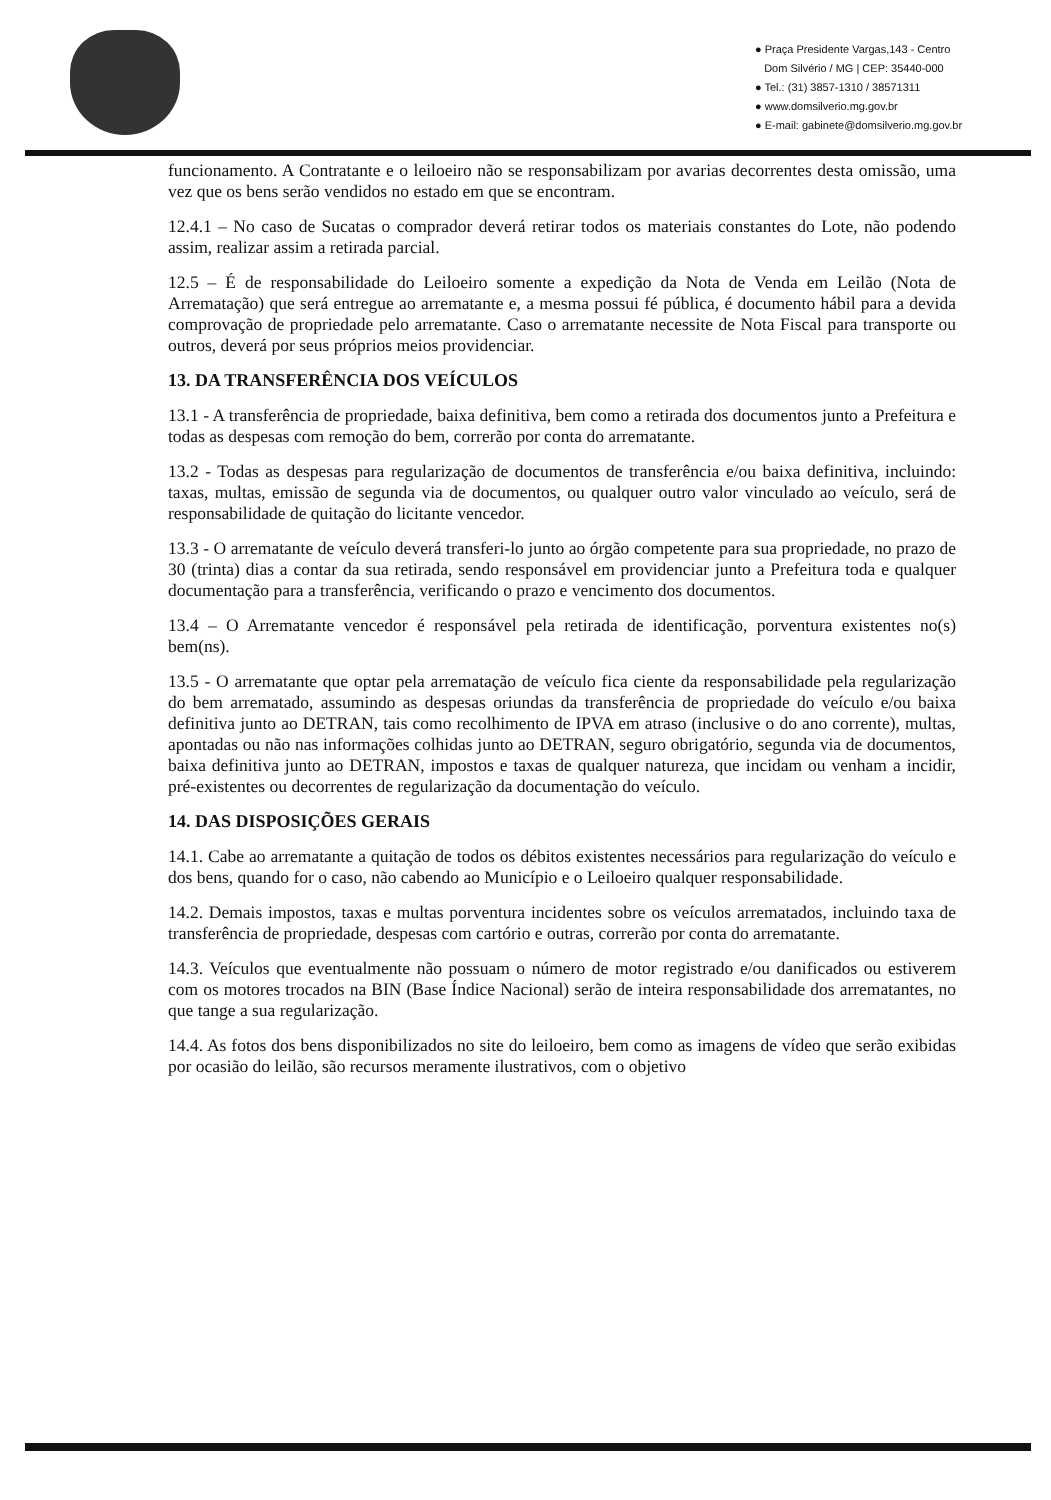● Praça Presidente Vargas,143 - Centro
Dom Silvério / MG | CEP: 35440-000
● Tel.: (31) 3857-1310 / 38571311
● www.domsilverio.mg.gov.br
● E-mail: gabinete@domsilverio.mg.gov.br
funcionamento. A Contratante e o leiloeiro não se responsabilizam por avarias decorrentes desta omissão, uma vez que os bens serão vendidos no estado em que se encontram.
12.4.1 – No caso de Sucatas o comprador deverá retirar todos os materiais constantes do Lote, não podendo assim, realizar assim a retirada parcial.
12.5 – É de responsabilidade do Leiloeiro somente a expedição da Nota de Venda em Leilão (Nota de Arrematação) que será entregue ao arrematante e, a mesma possui fé pública, é documento hábil para a devida comprovação de propriedade pelo arrematante. Caso o arrematante necessite de Nota Fiscal para transporte ou outros, deverá por seus próprios meios providenciar.
13. DA TRANSFERÊNCIA DOS VEÍCULOS
13.1 - A transferência de propriedade, baixa definitiva, bem como a retirada dos documentos junto a Prefeitura e todas as despesas com remoção do bem, correrão por conta do arrematante.
13.2 - Todas as despesas para regularização de documentos de transferência e/ou baixa definitiva, incluindo: taxas, multas, emissão de segunda via de documentos, ou qualquer outro valor vinculado ao veículo, será de responsabilidade de quitação do licitante vencedor.
13.3 - O arrematante de veículo deverá transferi-lo junto ao órgão competente para sua propriedade, no prazo de 30 (trinta) dias a contar da sua retirada, sendo responsável em providenciar junto a Prefeitura toda e qualquer documentação para a transferência, verificando o prazo e vencimento dos documentos.
13.4 – O Arrematante vencedor é responsável pela retirada de identificação, porventura existentes no(s) bem(ns).
13.5 - O arrematante que optar pela arrematação de veículo fica ciente da responsabilidade pela regularização do bem arrematado, assumindo as despesas oriundas da transferência de propriedade do veículo e/ou baixa definitiva junto ao DETRAN, tais como recolhimento de IPVA em atraso (inclusive o do ano corrente), multas, apontadas ou não nas informações colhidas junto ao DETRAN, seguro obrigatório, segunda via de documentos, baixa definitiva junto ao DETRAN, impostos e taxas de qualquer natureza, que incidam ou venham a incidir, pré-existentes ou decorrentes de regularização da documentação do veículo.
14. DAS DISPOSIÇÕES GERAIS
14.1. Cabe ao arrematante a quitação de todos os débitos existentes necessários para regularização do veículo e dos bens, quando for o caso, não cabendo ao Município e o Leiloeiro qualquer responsabilidade.
14.2. Demais impostos, taxas e multas porventura incidentes sobre os veículos arrematados, incluindo taxa de transferência de propriedade, despesas com cartório e outras, correrão por conta do arrematante.
14.3. Veículos que eventualmente não possuam o número de motor registrado e/ou danificados ou estiverem com os motores trocados na BIN (Base Índice Nacional) serão de inteira responsabilidade dos arrematantes, no que tange a sua regularização.
14.4. As fotos dos bens disponibilizados no site do leiloeiro, bem como as imagens de vídeo que serão exibidas por ocasião do leilão, são recursos meramente ilustrativos, com o objetivo